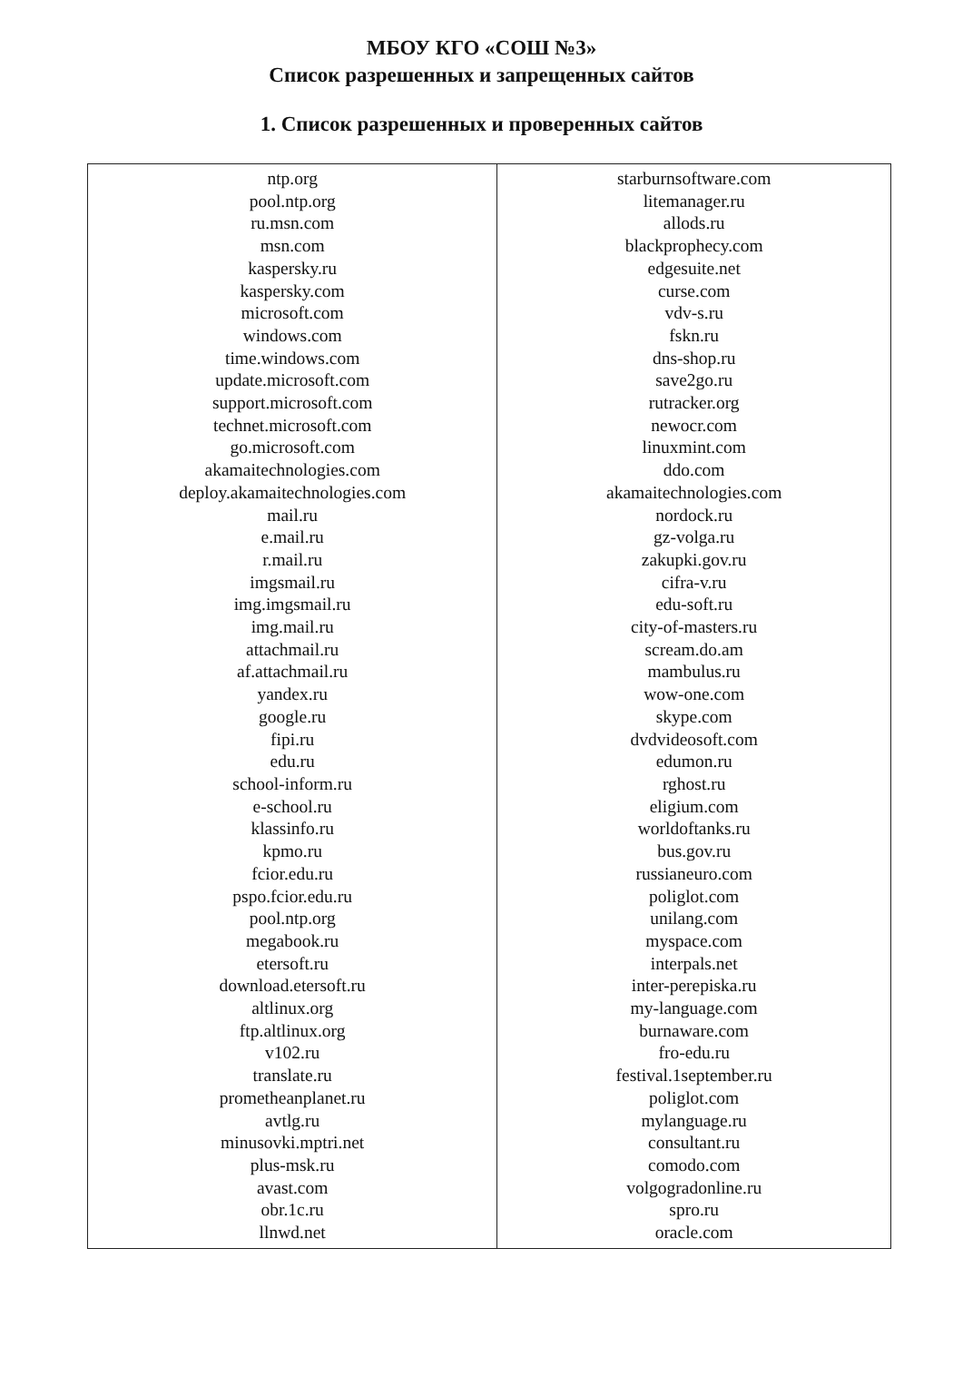МБОУ КГО «СОШ №3»
Список разрешенных и запрещенных сайтов
1. Список разрешенных и проверенных сайтов
| ntp.org pool.ntp.org ru.msn.com msn.com kaspersky.ru kaspersky.com microsoft.com windows.com time.windows.com update.microsoft.com support.microsoft.com technet.microsoft.com go.microsoft.com akamaitechnologies.com deploy.akamaitechnologies.com mail.ru e.mail.ru r.mail.ru imgsmail.ru img.imgsmail.ru img.mail.ru attachmail.ru af.attachmail.ru yandex.ru google.ru fipi.ru edu.ru school-inform.ru e-school.ru klassinfo.ru kpmo.ru fcior.edu.ru pspo.fcior.edu.ru pool.ntp.org megabook.ru etersoft.ru download.etersoft.ru altlinux.org ftp.altlinux.org v102.ru translate.ru prometheanplanet.ru avtlg.ru minusovki.mptri.net plus-msk.ru avast.com obr.1c.ru llnwd.net | starburnsoftware.com litemanager.ru allods.ru blackprophecy.com edgesuite.net curse.com vdv-s.ru fskn.ru dns-shop.ru save2go.ru rutracker.org newocr.com linuxmint.com ddo.com akamaitechnologies.com nordock.ru gz-volga.ru zakupki.gov.ru cifra-v.ru edu-soft.ru city-of-masters.ru scream.do.am mambulus.ru wow-one.com skype.com dvdvideosoft.com edumon.ru rghost.ru eligium.com worldoftanks.ru bus.gov.ru russianeuro.com poliglot.com unilang.com myspace.com interpals.net inter-perepiska.ru my-language.com burnaware.com fro-edu.ru festival.1september.ru poliglot.com mylanguage.ru consultant.ru comodo.com volgogradonline.ru spro.ru oracle.com |